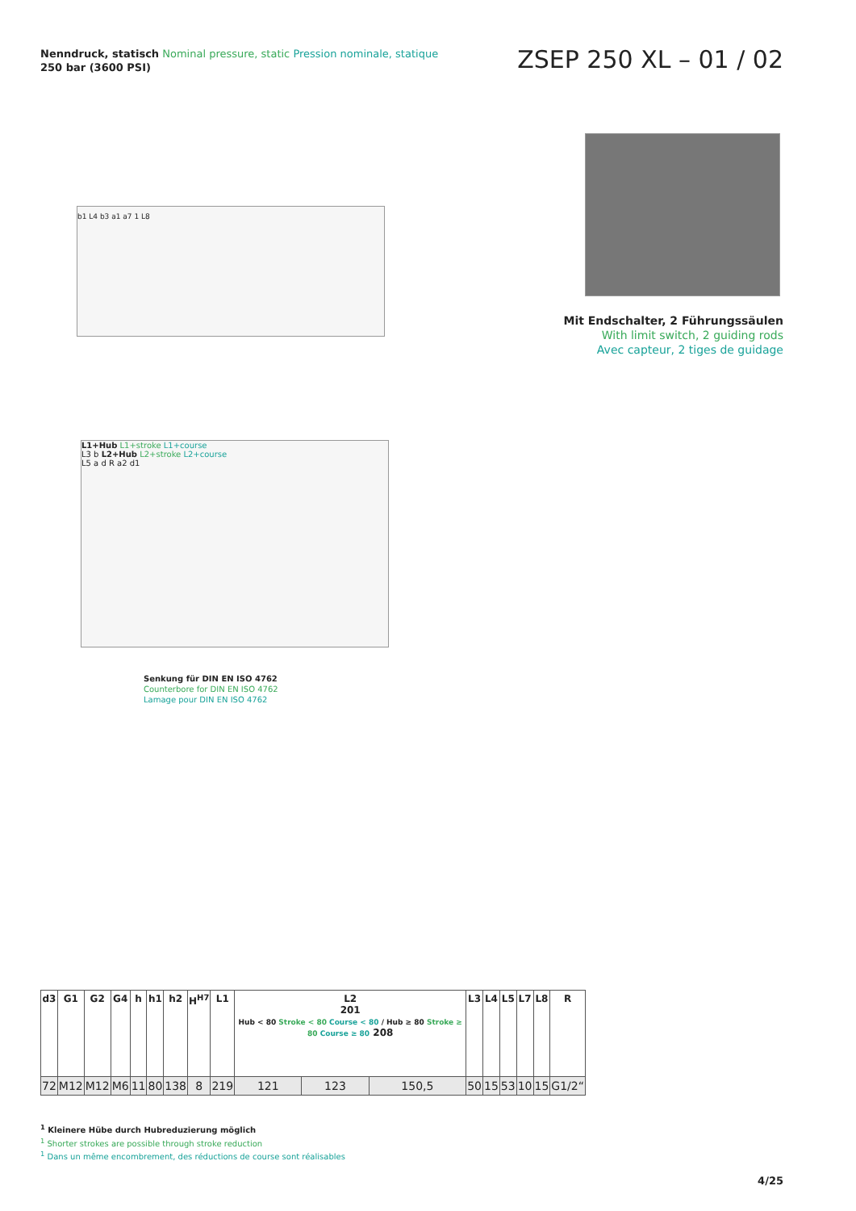Nenndruck, statisch Nominal pressure, static Pression nominale, statique
250 bar (3600 PSI)
ZSEP 250 XL – 01 / 02
b1 L4 b3 a1 a7 1 L8
Mit Endschalter, 2 Führungssäulen
With limit switch, 2 guiding rods
Avec capteur, 2 tiges de guidage
L1+Hub L1+stroke L1+course
L3 b L2+Hub L2+stroke L2+course
L5 a d R a2 d1
Senkung für DIN EN ISO 4762
Counterbore for DIN EN ISO 4762
Lamage pour DIN EN ISO 4762
| d3 | G1 | G2 | G4 | h | h1 | h2 | H<sup>H7</sup> | L1 | L2 201 Hub < 80 Stroke < 80 Course < 80 / Hub ≥ 80 Stroke ≥ 80 Course ≥ 80 208 | | | L3 | L4 | L5 | L7 | L8 | R |
| --- | --- | --- | --- | --- | --- | --- | --- | --- | --- | --- | --- | --- | --- | --- | --- | --- | --- |
| 72 | M12 | M12 | M6 | 11 | 80 | 138 | 8 | 219 | 121 | 123 | 150,5 | 50 | 15 | 53 | 10 | 15 | G1/2“ |
<sup>1</sup> Kleinere Hübe durch Hubreduzierung möglich
<sup>1</sup> Shorter strokes are possible through stroke reduction
<sup>1</sup> Dans un même encombrement, des réductions de course sont réalisables
4/25